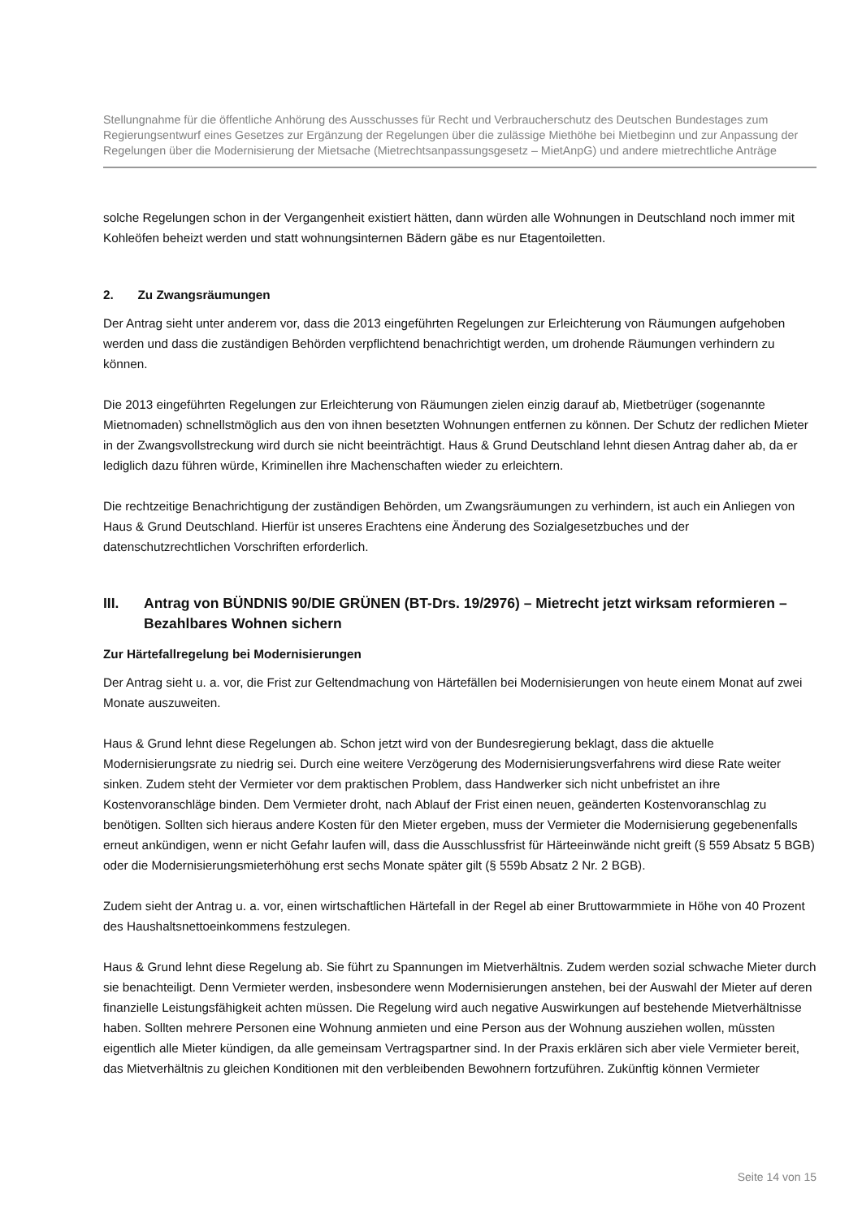Stellungnahme für die öffentliche Anhörung des Ausschusses für Recht und Verbraucherschutz des Deutschen Bundestages zum Regierungsentwurf eines Gesetzes zur Ergänzung der Regelungen über die zulässige Miethöhe bei Mietbeginn und zur Anpassung der Regelungen über die Modernisierung der Mietsache (Mietrechtsanpassungsgesetz – MietAnpG) und andere mietrechtliche Anträge
solche Regelungen schon in der Vergangenheit existiert hätten, dann würden alle Wohnungen in Deutschland noch immer mit Kohleöfen beheizt werden und statt wohnungsinternen Bädern gäbe es nur Etagentoiletten.
2. Zu Zwangsräumungen
Der Antrag sieht unter anderem vor, dass die 2013 eingeführten Regelungen zur Erleichterung von Räumungen aufgehoben werden und dass die zuständigen Behörden verpflichtend benachrichtigt werden, um drohende Räumungen verhindern zu können.
Die 2013 eingeführten Regelungen zur Erleichterung von Räumungen zielen einzig darauf ab, Mietbetrüger (sogenannte Mietnomaden) schnellstmöglich aus den von ihnen besetzten Wohnungen entfernen zu können. Der Schutz der redlichen Mieter in der Zwangsvollstreckung wird durch sie nicht beeinträchtigt. Haus & Grund Deutschland lehnt diesen Antrag daher ab, da er lediglich dazu führen würde, Kriminellen ihre Machenschaften wieder zu erleichtern.
Die rechtzeitige Benachrichtigung der zuständigen Behörden, um Zwangsräumungen zu verhindern, ist auch ein Anliegen von Haus & Grund Deutschland. Hierfür ist unseres Erachtens eine Änderung des Sozialgesetzbuches und der datenschutzrechtlichen Vorschriften erforderlich.
III. Antrag von BÜNDNIS 90/DIE GRÜNEN (BT-Drs. 19/2976) – Mietrecht jetzt wirksam reformieren – Bezahlbares Wohnen sichern
Zur Härtefallregelung bei Modernisierungen
Der Antrag sieht u. a. vor, die Frist zur Geltendmachung von Härtefällen bei Modernisierungen von heute einem Monat auf zwei Monate auszuweiten.
Haus & Grund lehnt diese Regelungen ab. Schon jetzt wird von der Bundesregierung beklagt, dass die aktuelle Modernisierungsrate zu niedrig sei. Durch eine weitere Verzögerung des Modernisierungsverfahrens wird diese Rate weiter sinken. Zudem steht der Vermieter vor dem praktischen Problem, dass Handwerker sich nicht unbefristet an ihre Kostenvoranschläge binden. Dem Vermieter droht, nach Ablauf der Frist einen neuen, geänderten Kostenvoranschlag zu benötigen. Sollten sich hieraus andere Kosten für den Mieter ergeben, muss der Vermieter die Modernisierung gegebenenfalls erneut ankündigen, wenn er nicht Gefahr laufen will, dass die Ausschlussfrist für Härteeinwände nicht greift (§ 559 Absatz 5 BGB) oder die Modernisierungsmieterhöhung erst sechs Monate später gilt (§ 559b Absatz 2 Nr. 2 BGB).
Zudem sieht der Antrag u. a. vor, einen wirtschaftlichen Härtefall in der Regel ab einer Bruttowarmmiete in Höhe von 40 Prozent des Haushaltsnettoeinkommens festzulegen.
Haus & Grund lehnt diese Regelung ab. Sie führt zu Spannungen im Mietverhältnis. Zudem werden sozial schwache Mieter durch sie benachteiligt. Denn Vermieter werden, insbesondere wenn Modernisierungen anstehen, bei der Auswahl der Mieter auf deren finanzielle Leistungsfähigkeit achten müssen. Die Regelung wird auch negative Auswirkungen auf bestehende Mietverhältnisse haben. Sollten mehrere Personen eine Wohnung anmieten und eine Person aus der Wohnung ausziehen wollen, müssten eigentlich alle Mieter kündigen, da alle gemeinsam Vertragspartner sind. In der Praxis erklären sich aber viele Vermieter bereit, das Mietverhältnis zu gleichen Konditionen mit den verbleibenden Bewohnern fortzuführen. Zukünftig können Vermieter
Seite 14 von 15